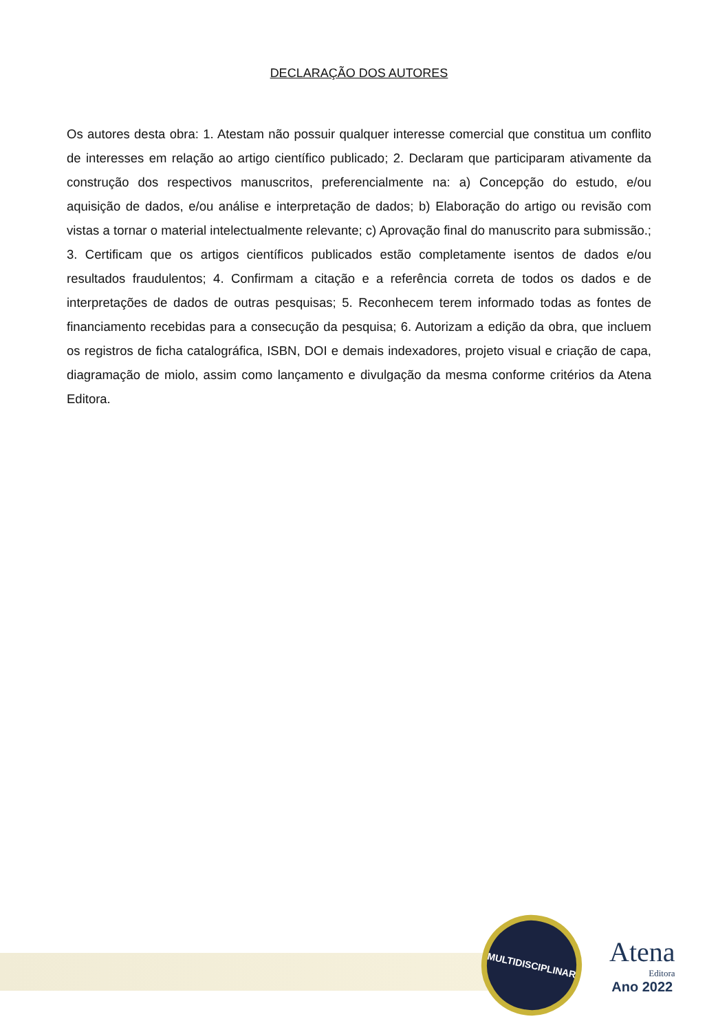DECLARAÇÃO DOS AUTORES
Os autores desta obra: 1. Atestam não possuir qualquer interesse comercial que constitua um conflito de interesses em relação ao artigo científico publicado; 2. Declaram que participaram ativamente da construção dos respectivos manuscritos, preferencialmente na: a) Concepção do estudo, e/ou aquisição de dados, e/ou análise e interpretação de dados; b) Elaboração do artigo ou revisão com vistas a tornar o material intelectualmente relevante; c) Aprovação final do manuscrito para submissão.; 3. Certificam que os artigos científicos publicados estão completamente isentos de dados e/ou resultados fraudulentos; 4. Confirmam a citação e a referência correta de todos os dados e de interpretações de dados de outras pesquisas; 5. Reconhecem terem informado todas as fontes de financiamento recebidas para a consecução da pesquisa; 6. Autorizam a edição da obra, que incluem os registros de ficha catalográfica, ISBN, DOI e demais indexadores, projeto visual e criação de capa, diagramação de miolo, assim como lançamento e divulgação da mesma conforme critérios da Atena Editora.
MULTIDISCIPLINAR
Atena
Editora
Ano 2022